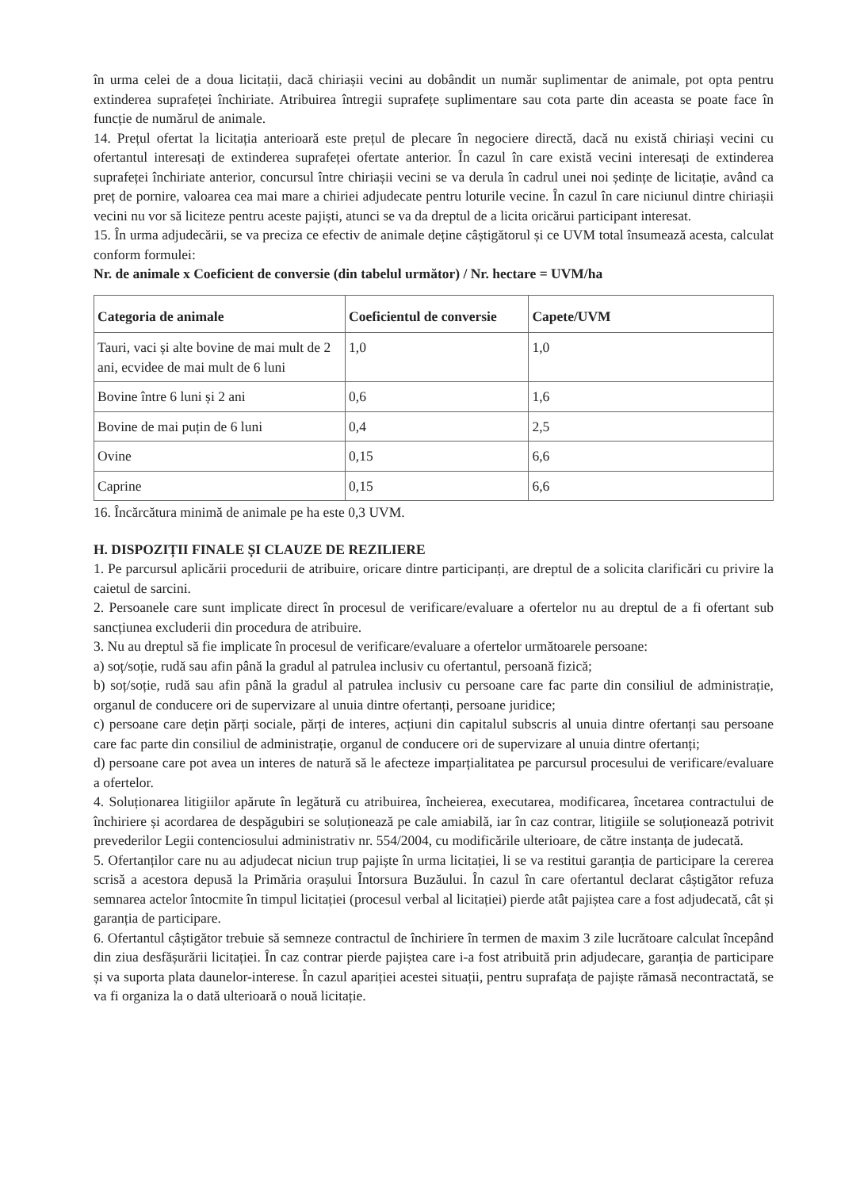în urma celei de a doua licitații, dacă chiriașii vecini au dobândit un număr suplimentar de animale, pot opta pentru extinderea suprafeței închiriate. Atribuirea întregii suprafețe suplimentare sau cota parte din aceasta se poate face în funcție de numărul de animale.
14. Prețul ofertat la licitația anterioară este prețul de plecare în negociere directă, dacă nu există chiriași vecini cu ofertantul interesați de extinderea suprafeței ofertate anterior. În cazul în care există vecini interesați de extinderea suprafeței închiriate anterior, concursul între chiriașii vecini se va derula în cadrul unei noi ședințe de licitație, având ca preț de pornire, valoarea cea mai mare a chiriei adjudecate pentru loturile vecine. În cazul în care niciunul dintre chiriașii vecini nu vor să liciteze pentru aceste pajiști, atunci se va da dreptul de a licita oricărui participant interesat.
15. În urma adjudecării, se va preciza ce efectiv de animale deține câștigătorul și ce UVM total însumează acesta, calculat conform formulei:
Nr. de animale x Coeficient de conversie (din tabelul următor) / Nr. hectare = UVM/ha
| Categoria de animale | Coeficientul de conversie | Capete/UVM |
| --- | --- | --- |
| Tauri, vaci și alte bovine de mai mult de 2 ani, ecvidee de mai mult de 6 luni | 1,0 | 1,0 |
| Bovine între 6 luni și 2 ani | 0,6 | 1,6 |
| Bovine de mai puțin de 6 luni | 0,4 | 2,5 |
| Ovine | 0,15 | 6,6 |
| Caprine | 0,15 | 6,6 |
16. Încărcătura minimă de animale pe ha este 0,3 UVM.
H. DISPOZIȚII FINALE ȘI CLAUZE DE REZILIERE
1. Pe parcursul aplicării procedurii de atribuire, oricare dintre participanți, are dreptul de a solicita clarificări cu privire la caietul de sarcini.
2. Persoanele care sunt implicate direct în procesul de verificare/evaluare a ofertelor nu au dreptul de a fi ofertant sub sancțiunea excluderii din procedura de atribuire.
3. Nu au dreptul să fie implicate în procesul de verificare/evaluare a ofertelor următoarele persoane:
a) soț/soție, rudă sau afin până la gradul al patrulea inclusiv cu ofertantul, persoană fizică;
b) soț/soție, rudă sau afin până la gradul al patrulea inclusiv cu persoane care fac parte din consiliul de administrație, organul de conducere ori de supervizare al unuia dintre ofertanți, persoane juridice;
c) persoane care dețin părți sociale, părți de interes, acțiuni din capitalul subscris al unuia dintre ofertanți sau persoane care fac parte din consiliul de administrație, organul de conducere ori de supervizare al unuia dintre ofertanți;
d) persoane care pot avea un interes de natură să le afecteze imparțialitatea pe parcursul procesului de verificare/evaluare a ofertelor.
4. Soluționarea litigiilor apărute în legătură cu atribuirea, încheierea, executarea, modificarea, încetarea contractului de închiriere și acordarea de despăgubiri se soluționează pe cale amiabilă, iar în caz contrar, litigiile se soluționează potrivit prevederilor Legii contenciosului administrativ nr. 554/2004, cu modificările ulterioare, de către instanța de judecată.
5. Ofertanților care nu au adjudecat niciun trup pajiște în urma licitației, li se va restitui garanția de participare la cererea scrisă a acestora depusă la Primăria orașului Întorsura Buzăului. În cazul în care ofertantul declarat câștigător refuza semnarea actelor întocmite în timpul licitației (procesul verbal al licitației) pierde atât pajiștea care a fost adjudecată, cât și garanția de participare.
6. Ofertantul câștigător trebuie să semneze contractul de închiriere în termen de maxim 3 zile lucrătoare calculat începând din ziua desfășurării licitației. În caz contrar pierde pajiștea care i-a fost atribuită prin adjudecare, garanția de participare și va suporta plata daunelor-interese. În cazul apariției acestei situații, pentru suprafața de pajiște rămasă necontractată, se va fi organiza la o dată ulterioară o nouă licitație.